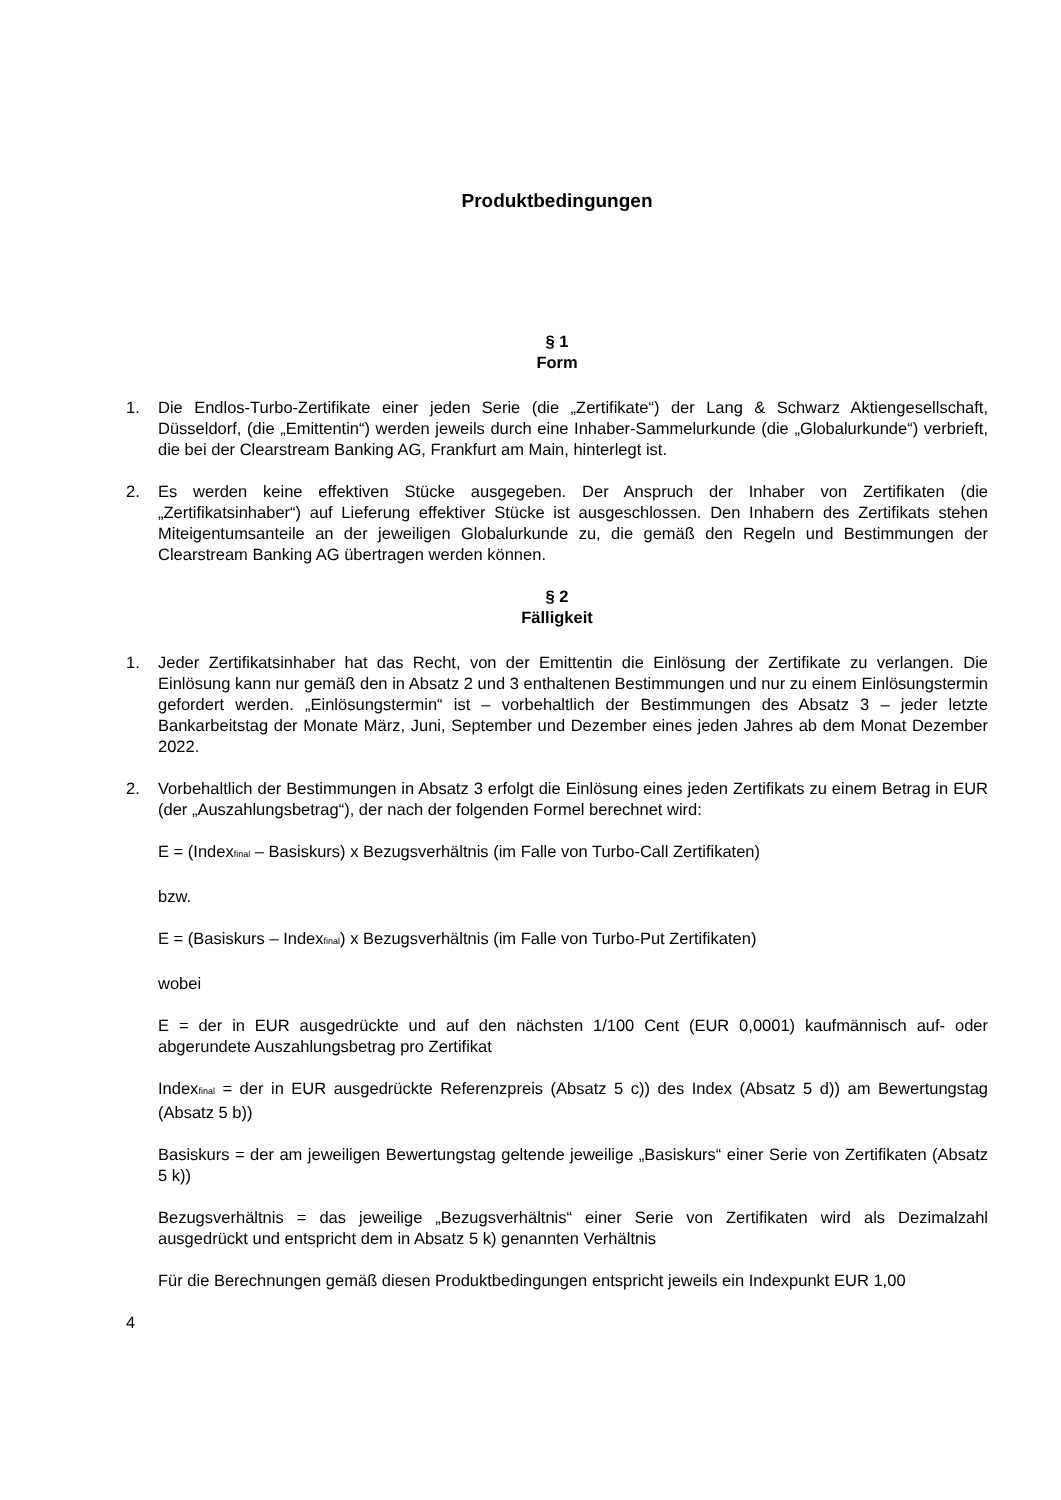Produktbedingungen
§ 1
Form
1. Die Endlos-Turbo-Zertifikate einer jeden Serie (die „Zertifikate“) der Lang & Schwarz Aktiengesellschaft, Düsseldorf, (die „Emittentin“) werden jeweils durch eine Inhaber-Sammelurkunde (die „Globalurkunde“) verbrieft, die bei der Clearstream Banking AG, Frankfurt am Main, hinterlegt ist.
2. Es werden keine effektiven Stücke ausgegeben. Der Anspruch der Inhaber von Zertifikaten (die „Zertifikatsinhaber“) auf Lieferung effektiver Stücke ist ausgeschlossen. Den Inhabern des Zertifikats stehen Miteigentumsanteile an der jeweiligen Globalurkunde zu, die gemäß den Regeln und Bestimmungen der Clearstream Banking AG übertragen werden können.
§ 2
Fälligkeit
1. Jeder Zertifikatsinhaber hat das Recht, von der Emittentin die Einlösung der Zertifikate zu verlangen. Die Einlösung kann nur gemäß den in Absatz 2 und 3 enthaltenen Bestimmungen und nur zu einem Einlösungstermin gefordert werden. „Einlösungstermin“ ist – vorbehaltlich der Bestimmungen des Absatz 3 – jeder letzte Bankarbeitstag der Monate März, Juni, September und Dezember eines jeden Jahres ab dem Monat Dezember 2022.
2. Vorbehaltlich der Bestimmungen in Absatz 3 erfolgt die Einlösung eines jeden Zertifikats zu einem Betrag in EUR (der „Auszahlungsbetrag“), der nach der folgenden Formel berechnet wird:
E = (Index<sub>final</sub> – Basiskurs) x Bezugsverhältnis (im Falle von Turbo-Call Zertifikaten)
bzw.
E = (Basiskurs – Index<sub>final</sub>) x Bezugsverhältnis (im Falle von Turbo-Put Zertifikaten)
wobei
E = der in EUR ausgedrückte und auf den nächsten 1/100 Cent (EUR 0,0001) kaufmännisch auf- oder abgerundete Auszahlungsbetrag pro Zertifikat
Index<sub>final</sub> = der in EUR ausgedrückte Referenzpreis (Absatz 5 c)) des Index (Absatz 5 d)) am Bewertungstag (Absatz 5 b))
Basiskurs = der am jeweiligen Bewertungstag geltende jeweilige „Basiskurs“ einer Serie von Zertifikaten (Absatz 5 k))
Bezugsverhältnis = das jeweilige „Bezugsverhältnis“ einer Serie von Zertifikaten wird als Dezimalzahl ausgedrückt und entspricht dem in Absatz 5 k) genannten Verhältnis
Für die Berechnungen gemäß diesen Produktbedingungen entspricht jeweils ein Indexpunkt EUR 1,00
4